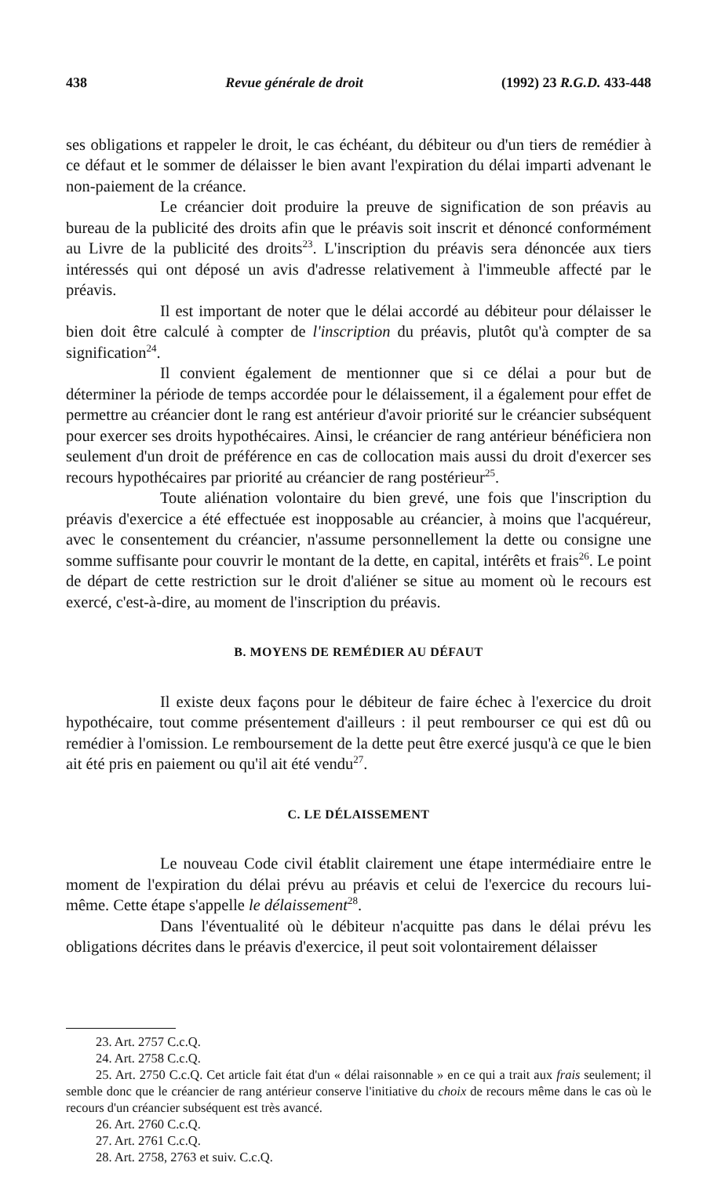438 Revue générale de droit (1992) 23 R.G.D. 433-448
ses obligations et rappeler le droit, le cas échéant, du débiteur ou d'un tiers de remédier à ce défaut et le sommer de délaisser le bien avant l'expiration du délai imparti advenant le non-paiement de la créance.
Le créancier doit produire la preuve de signification de son préavis au bureau de la publicité des droits afin que le préavis soit inscrit et dénoncé conformément au Livre de la publicité des droits<sup>23</sup>. L'inscription du préavis sera dénoncée aux tiers intéressés qui ont déposé un avis d'adresse relativement à l'immeuble affecté par le préavis.
Il est important de noter que le délai accordé au débiteur pour délaisser le bien doit être calculé à compter de l'inscription du préavis, plutôt qu'à compter de sa signification<sup>24</sup>.
Il convient également de mentionner que si ce délai a pour but de déterminer la période de temps accordée pour le délaissement, il a également pour effet de permettre au créancier dont le rang est antérieur d'avoir priorité sur le créancier subséquent pour exercer ses droits hypothécaires. Ainsi, le créancier de rang antérieur bénéficiera non seulement d'un droit de préférence en cas de collocation mais aussi du droit d'exercer ses recours hypothécaires par priorité au créancier de rang postérieur<sup>25</sup>.
Toute aliénation volontaire du bien grevé, une fois que l'inscription du préavis d'exercice a été effectuée est inopposable au créancier, à moins que l'acquéreur, avec le consentement du créancier, n'assume personnellement la dette ou consigne une somme suffisante pour couvrir le montant de la dette, en capital, intérêts et frais<sup>26</sup>. Le point de départ de cette restriction sur le droit d'aliéner se situe au moment où le recours est exercé, c'est-à-dire, au moment de l'inscription du préavis.
B. MOYENS DE REMÉDIER AU DÉFAUT
Il existe deux façons pour le débiteur de faire échec à l'exercice du droit hypothécaire, tout comme présentement d'ailleurs : il peut rembourser ce qui est dû ou remédier à l'omission. Le remboursement de la dette peut être exercé jusqu'à ce que le bien ait été pris en paiement ou qu'il ait été vendu<sup>27</sup>.
C. LE DÉLAISSEMENT
Le nouveau Code civil établit clairement une étape intermédiaire entre le moment de l'expiration du délai prévu au préavis et celui de l'exercice du recours lui-même. Cette étape s'appelle le délaissement<sup>28</sup>.
Dans l'éventualité où le débiteur n'acquitte pas dans le délai prévu les obligations décrites dans le préavis d'exercice, il peut soit volontairement délaisser
23. Art. 2757 C.c.Q.
24. Art. 2758 C.c.Q.
25. Art. 2750 C.c.Q. Cet article fait état d'un « délai raisonnable » en ce qui a trait aux frais seulement; il semble donc que le créancier de rang antérieur conserve l'initiative du choix de recours même dans le cas où le recours d'un créancier subséquent est très avancé.
26. Art. 2760 C.c.Q.
27. Art. 2761 C.c.Q.
28. Art. 2758, 2763 et suiv. C.c.Q.